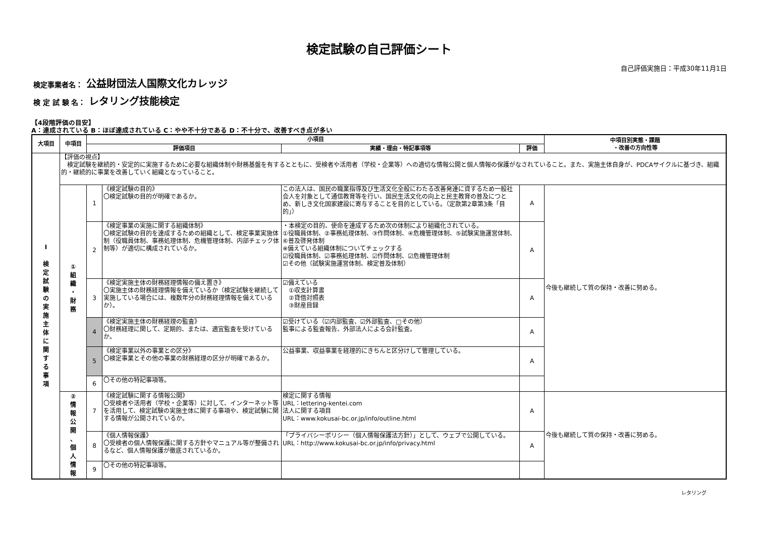検定試験の自己評価シート
自己評価実施日：平成30年11月1日
検定事業者名： 公益財団法人国際文化カレッジ
検 定 試 験 名： レタリング技能検定
【4段階評価の目安】
A：達成されている B：ほぼ達成されている C：やや不十分である D：不十分で、改善すべき点が多い
| 大項目 | 中項目 | 小項目 | | | | 中項目別実態・課題 ・改善の方向性等 |
| --- | --- | --- | --- | --- | --- | --- |
| | | 評価項目 | | 実績・理由・特記事項等 | 評価 | |
| Ⅰ 検 定 試 験 の 実 施 主 体 に 関 す る 事 項 | 【評価の視点】 検定試験を継続的・安定的に実施するために必要な組織体制や財務基盤を有するとともに、受検者や活用者（学校・企業等）への適切な情報公開と個人情報の保護がなされていること。また、実施主体自身が、PDCAサイクルに基づき、組織的・継続的に事業を改善していく組織となっていること。 | | | | | |
| | ① 組 織 ・ 財 務 | 1 | 《検定試験の目的》 〇検定試験の目的が明確であるか。 | この法人は、国民の職業指導及び生活文化全般にわたる改善発達に資するため一般社会人を対象として通信教育等を行い、国民生活文化の向上と民主教育の普及につとめ、新しき文化国家建設に寄与することを目的としている。（定款第2章第3条「目的」） | A | 今後も継続して質の保持・改善に努める。 |
| | | 2 | 《検定事業の実施に関する組織体制》 〇検定試験の目的を達成するための組織として、検定事業実施体制（役職員体制、事務処理体制、危機管理体制、内部チェック体制等）が適切に構成されているか。 | ・本検定の目的、使命を達成するため次の体制により組織化されている。 ①役職員体制、②事務処理体制、③作問体制、④危機管理体制、⑤試験実施運営体制、⑥普及啓発体制 ※備えている組織体制についてチェックする ☑役職員体制、☑事務処理体制、☑作問体制、☑危機管理体制 ☑その他（試験実施運営体制、検定普及体制） | A | |
| | | 3 | 《検定実施主体の財務経理情報の備え置き》 〇実施主体の財務経理情報を備えているか（検定試験を継続して実施している場合には、複数年分の財務経理情報を備えているか）。 | ☑備えている ①収支計算書 ②貸借対照表 ③財産目録 | A | |
| | | 4 | 《検定実施主体の財務経理の監査》 〇財務経理に関して、定期的、または、適宜監査を受けているか。 | ☑受けている（☑内部監査、☑外部監査、□その他） 監事による監査報告、外部法人による会計監査。 | A | |
| | | 5 | 《検定事業以外の事業との区分》 〇検定事業とその他の事業の財務経理の区分が明確であるか。 | 公益事業、収益事業を経理的にきちんと区分けして管理している。 | A | |
| | | 6 | 〇その他の特記事項等。 | | | |
| | ② 情 報 公 開 、 個 人 情 報 | 7 | 《検定試験に関する情報公開》 〇受検者や活用者（学校・企業等）に対して、インターネット等を活用して、検定試験の実施主体に関する事項や、検定試験に関する情報が公開されているか。 | 検定に関する情報 URL：lettering-kentei.com 法人に関する項目 URL：www.kokusai-bc.or.jp/info/outline.html | A | 今後も継続して質の保持・改善に努める。 |
| | | 8 | 《個人情報保護》 〇受検者の個人情報保護に関する方針やマニュアル等が整備されるなど、個人情報保護が徹底されているか。 | 「プライバシーポリシー（個人情報保護法方針）」として、ウェブで公開している。 URL：http://www.kokusai-bc.or.jp/info/privacy.html | A | |
| | | 9 | 〇その他の特記事項等。 | | | |
レタリング